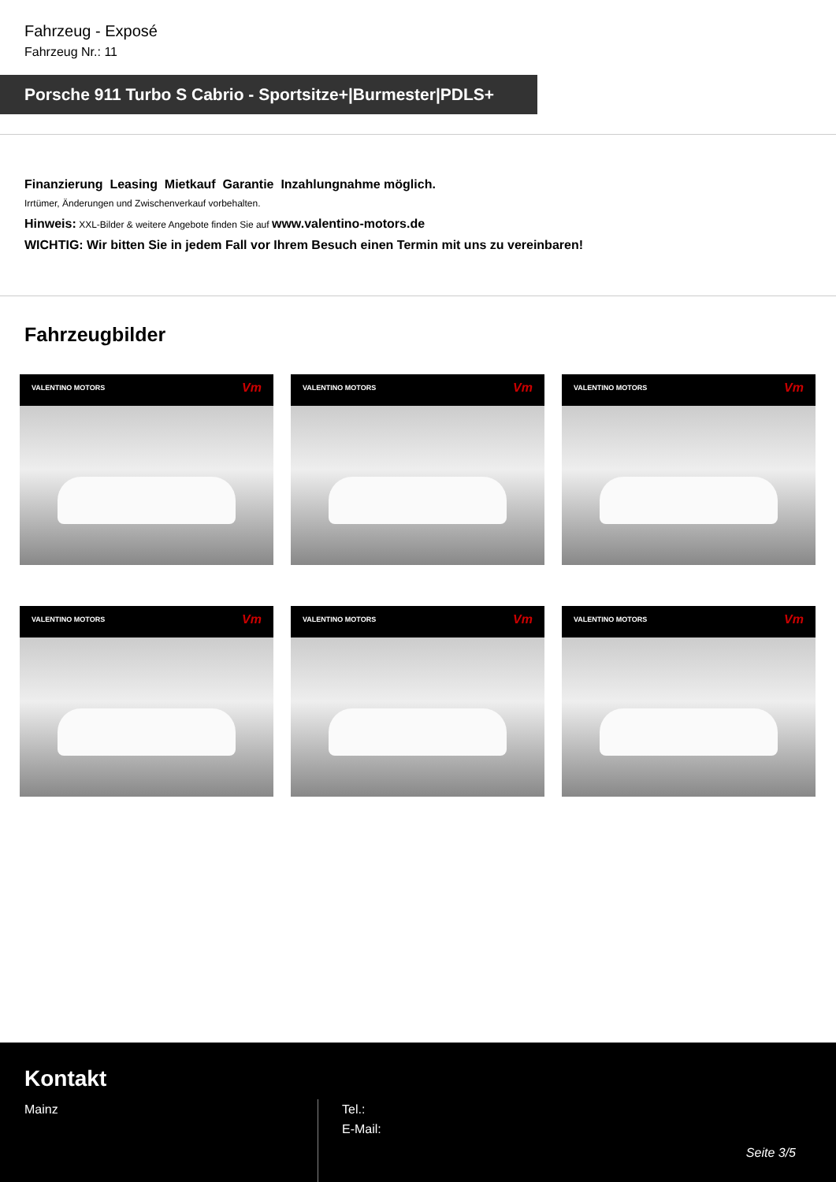Fahrzeug - Exposé
Fahrzeug Nr.: 11
Porsche 911 Turbo S Cabrio - Sportsitze+|Burmester|PDLS+
Finanzierung Leasing Mietkauf Garantie Inzahlungnahme möglich.
Irrtümer, Änderungen und Zwischenverkauf vorbehalten.
Hinweis: XXL-Bilder & weitere Angebote finden Sie auf www.valentino-motors.de
WICHTIG: Wir bitten Sie in jedem Fall vor Ihrem Besuch einen Termin mit uns zu vereinbaren!
Fahrzeugbilder
VALENTINO MOTORS Vm
VALENTINO MOTORS Vm
VALENTINO MOTORS Vm
VALENTINO MOTORS Vm
VALENTINO MOTORS Vm
VALENTINO MOTORS Vm
Kontakt
Mainz
Tel.:
E-Mail:
Seite 3/5